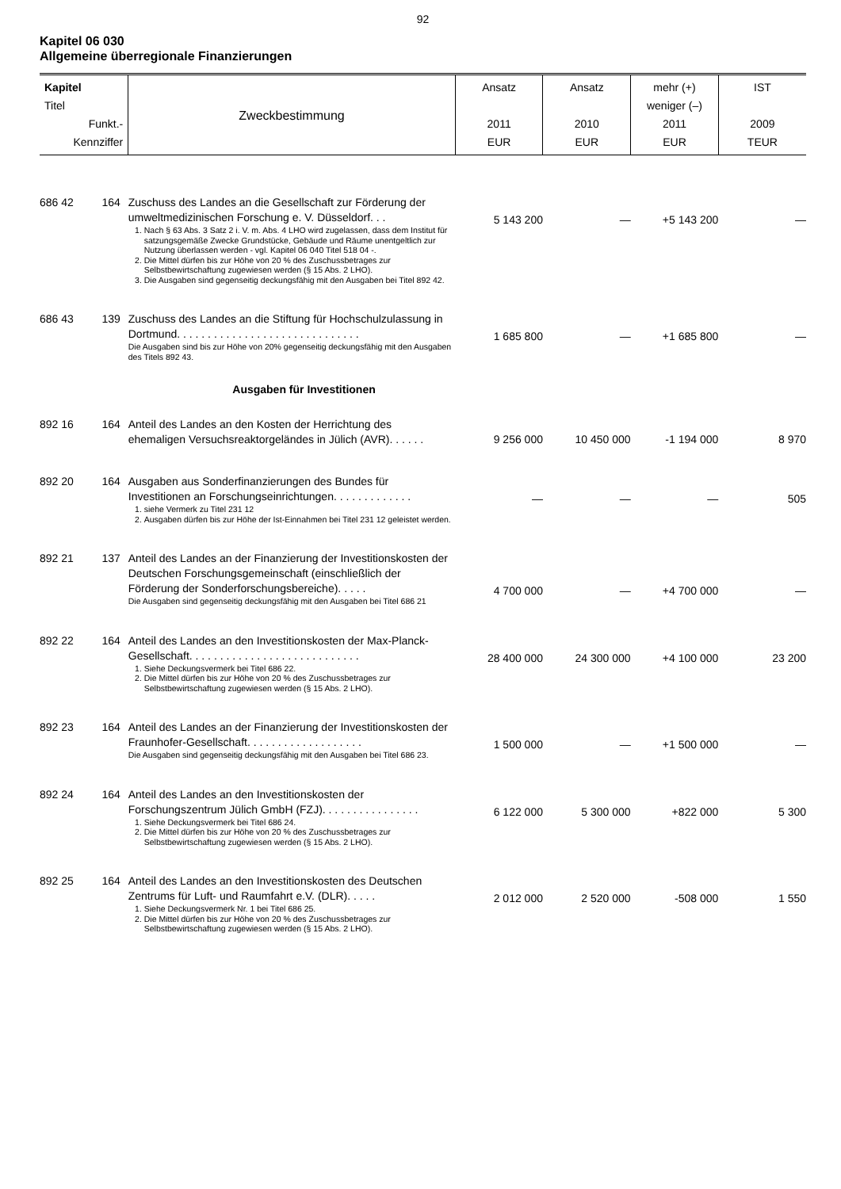92
Kapitel 06 030
Allgemeine überregionale Finanzierungen
| Kapitel Titel Funkt.- Kennziffer | | Zweckbestimmung | Ansatz 2011 EUR | Ansatz 2010 EUR | mehr (+) weniger (–) 2011 EUR | IST 2009 TEUR |
| --- | --- | --- | --- | --- | --- | --- |
| 686 42 | 164 | Zuschuss des Landes an die Gesellschaft zur Förderung der umweltmedizinischen Forschung e. V. Düsseldorf. . . 1. Nach § 63 Abs. 3 Satz 2 i. V. m. Abs. 4 LHO wird zugelassen, dass dem Institut für satzungsgemäße Zwecke Grundstücke, Gebäude und Räume unentgeltlich zur Nutzung überlassen werden - vgl. Kapitel 06 040 Titel 518 04 -. 2. Die Mittel dürfen bis zur Höhe von 20 % des Zuschussbetrages zur Selbstbewirtschaftung zugewiesen werden (§ 15 Abs. 2 LHO). 3. Die Ausgaben sind gegenseitig deckungsfähig mit den Ausgaben bei Titel 892 42. | 5 143 200 | — | +5 143 200 | — |
| 686 43 | 139 | Zuschuss des Landes an die Stiftung für Hochschulzulassung in Dortmund. . . . . . . . . . . . . . . . . . . . . . . . . . . . . . Die Ausgaben sind bis zur Höhe von 20% gegenseitig deckungsfähig mit den Ausgaben des Titels 892 43. | 1 685 800 | — | +1 685 800 | — |
| Ausgaben für Investitionen | | | | | | |
| 892 16 | 164 | Anteil des Landes an den Kosten der Herrichtung des ehemaligen Versuchsreaktorgeländes in Jülich (AVR). . . . . . | 9 256 000 | 10 450 000 | -1 194 000 | 8 970 |
| 892 20 | 164 | Ausgaben aus Sonderfinanzierungen des Bundes für Investitionen an Forschungseinrichtungen. . . . . . . . . . . . . 1. siehe Vermerk zu Titel 231 12 2. Ausgaben dürfen bis zur Höhe der Ist-Einnahmen bei Titel 231 12 geleistet werden. | — | — | — | 505 |
| 892 21 | 137 | Anteil des Landes an der Finanzierung der Investitionskosten der Deutschen Forschungsgemeinschaft (einschließlich der Förderung der Sonderforschungsbereiche). . . . . Die Ausgaben sind gegenseitig deckungsfähig mit den Ausgaben bei Titel 686 21 | 4 700 000 | — | +4 700 000 | — |
| 892 22 | 164 | Anteil des Landes an den Investitionskosten der Max-Planck-Gesellschaft. . . . . . . . . . . . . . . . . . . . . . . . . . . . 1. Siehe Deckungsvermerk bei Titel 686 22. 2. Die Mittel dürfen bis zur Höhe von 20 % des Zuschussbetrages zur Selbstbewirtschaftung zugewiesen werden (§ 15 Abs. 2 LHO). | 28 400 000 | 24 300 000 | +4 100 000 | 23 200 |
| 892 23 | 164 | Anteil des Landes an der Finanzierung der Investitionskosten der Fraunhofer-Gesellschaft. . . . . . . . . . . . . . . . . . . Die Ausgaben sind gegenseitig deckungsfähig mit den Ausgaben bei Titel 686 23. | 1 500 000 | — | +1 500 000 | — |
| 892 24 | 164 | Anteil des Landes an den Investitionskosten der Forschungszentrum Jülich GmbH (FZJ). . . . . . . . . . . . . . . . 1. Siehe Deckungsvermerk bei Titel 686 24. 2. Die Mittel dürfen bis zur Höhe von 20 % des Zuschussbetrages zur Selbstbewirtschaftung zugewiesen werden (§ 15 Abs. 2 LHO). | 6 122 000 | 5 300 000 | +822 000 | 5 300 |
| 892 25 | 164 | Anteil des Landes an den Investitionskosten des Deutschen Zentrums für Luft- und Raumfahrt e.V. (DLR). . . . . 1. Siehe Deckungsvermerk Nr. 1 bei Titel 686 25. 2. Die Mittel dürfen bis zur Höhe von 20 % des Zuschussbetrages zur Selbstbewirtschaftung zugewiesen werden (§ 15 Abs. 2 LHO). | 2 012 000 | 2 520 000 | -508 000 | 1 550 |